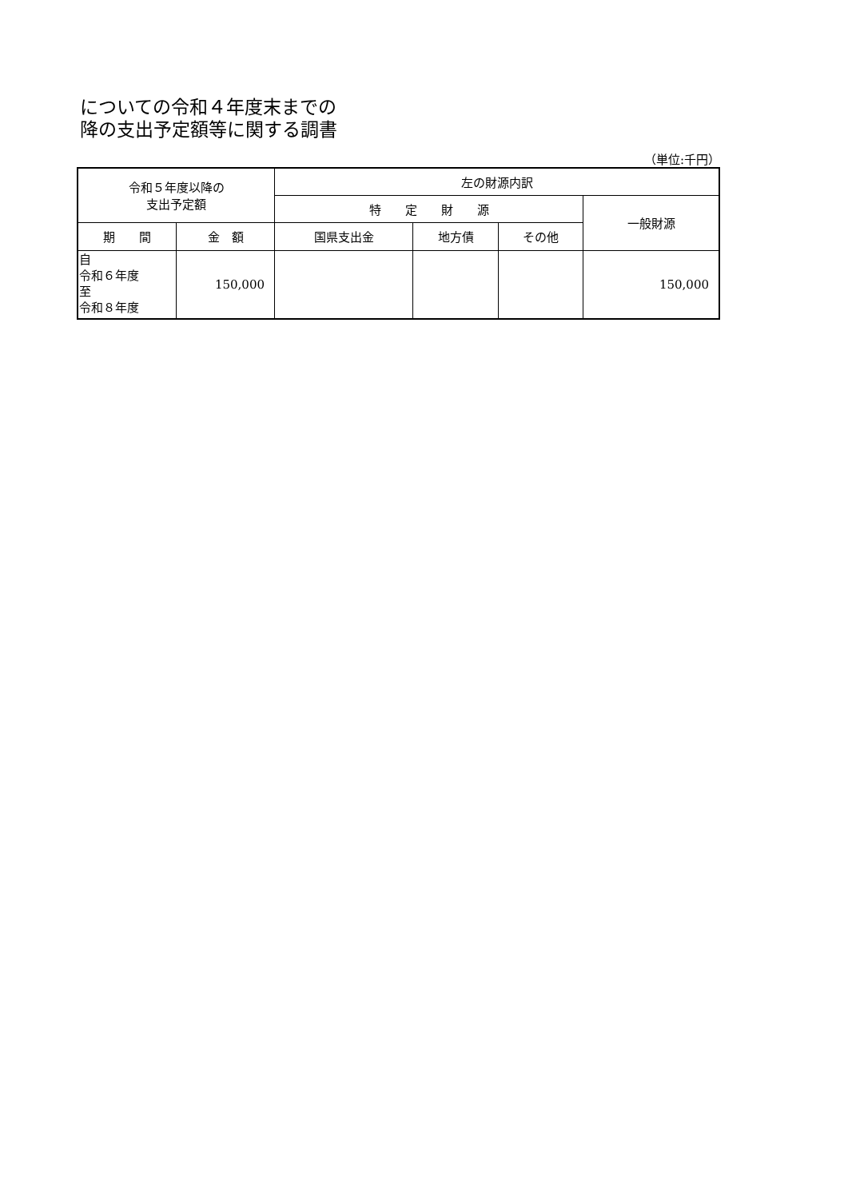についての令和４年度末までの
降の支出予定額等に関する調書
（単位:千円）
| 令和５年度以降の 支出予定額 | | 左の財源内訳 | | | |
| --- | --- | --- | --- | --- | --- |
| | | 特 定 財 源 | | | 一般財源 |
| 期 間 | 金 額 | 国県支出金 | 地方債 | その他 | |
| 自 令和６年度 至 令和８年度 | 150,000 | | | | 150,000 |